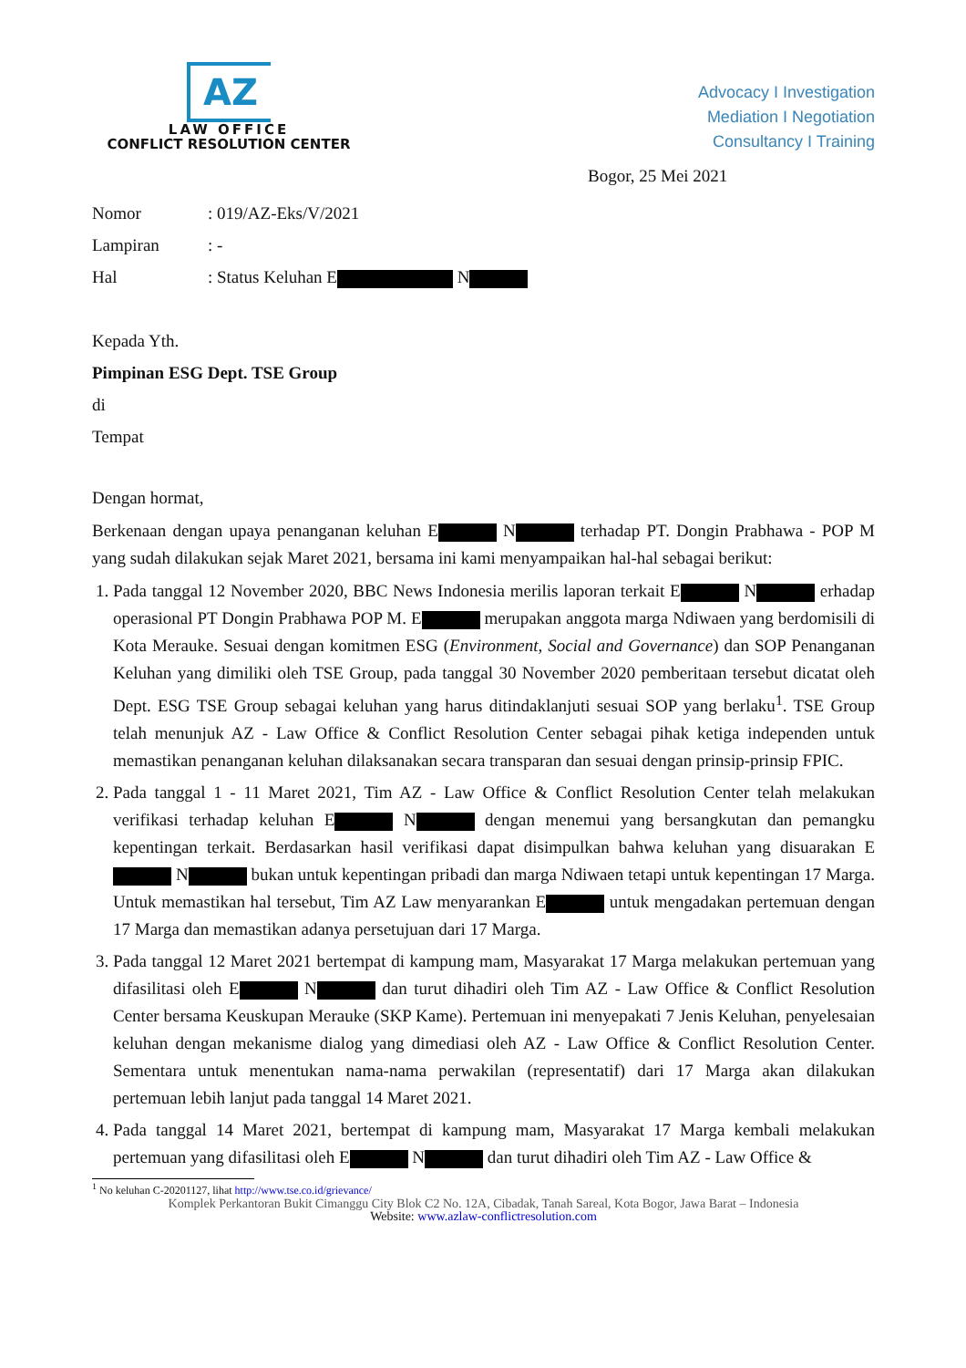AZ
LAW OFFICE
CONFLICT RESOLUTION CENTER
Advocacy I Investigation
Mediation I Negotiation
Consultancy I Training
Bogor, 25 Mei 2021
Nomor: 019/AZ-Eks/V/2021
Lampiran: -
Hal: Status Keluhan E N
Kepada Yth.
Pimpinan ESG Dept. TSE Group
di
Tempat
Dengan hormat,
Berkenaan dengan upaya penanganan keluhan E N terhadap PT. Dongin Prabhawa - POP M yang sudah dilakukan sejak Maret 2021, bersama ini kami menyampaikan hal-hal sebagai berikut:
1. Pada tanggal 12 November 2020, BBC News Indonesia merilis laporan terkait E N erhadap operasional PT Dongin Prabhawa POP M. E merupakan anggota marga Ndiwaen yang berdomisili di Kota Merauke. Sesuai dengan komitmen ESG (Environment, Social and Governance) dan SOP Penanganan Keluhan yang dimiliki oleh TSE Group, pada tanggal 30 November 2020 pemberitaan tersebut dicatat oleh Dept. ESG TSE Group sebagai keluhan yang harus ditindaklanjuti sesuai SOP yang berlaku<sup>1</sup>. TSE Group telah menunjuk AZ - Law Office & Conflict Resolution Center sebagai pihak ketiga independen untuk memastikan penanganan keluhan dilaksanakan secara transparan dan sesuai dengan prinsip-prinsip FPIC.
2. Pada tanggal 1 - 11 Maret 2021, Tim AZ - Law Office & Conflict Resolution Center telah melakukan verifikasi terhadap keluhan E N dengan menemui yang bersangkutan dan pemangku kepentingan terkait. Berdasarkan hasil verifikasi dapat disimpulkan bahwa keluhan yang disuarakan E N bukan untuk kepentingan pribadi dan marga Ndiwaen tetapi untuk kepentingan 17 Marga. Untuk memastikan hal tersebut, Tim AZ Law menyarankan E untuk mengadakan pertemuan dengan 17 Marga dan memastikan adanya persetujuan dari 17 Marga.
3. Pada tanggal 12 Maret 2021 bertempat di kampung mam, Masyarakat 17 Marga melakukan pertemuan yang difasilitasi oleh E N dan turut dihadiri oleh Tim AZ - Law Office & Conflict Resolution Center bersama Keuskupan Merauke (SKP Kame). Pertemuan ini menyepakati 7 Jenis Keluhan, penyelesaian keluhan dengan mekanisme dialog yang dimediasi oleh AZ - Law Office & Conflict Resolution Center. Sementara untuk menentukan nama-nama perwakilan (representatif) dari 17 Marga akan dilakukan pertemuan lebih lanjut pada tanggal 14 Maret 2021.
4. Pada tanggal 14 Maret 2021, bertempat di kampung mam, Masyarakat 17 Marga kembali melakukan pertemuan yang difasilitasi oleh E N dan turut dihadiri oleh Tim AZ - Law Office &
<sup>1</sup> No keluhan C-20201127, lihat http://www.tse.co.id/grievance/
Komplek Perkantoran Bukit Cimanggu City Blok C2 No. 12A, Cibadak, Tanah Sareal, Kota Bogor, Jawa Barat – Indonesia
Website: www.azlaw-conflictresolution.com